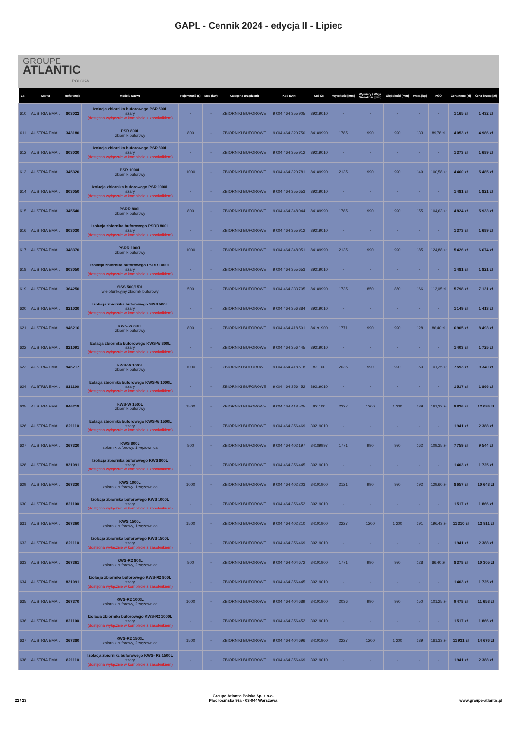GAPL - Cennik 2024 - edycja II - Lipiec
GROUPE
ATLANTIC
POLSKA
| Lp. | Marka | Referencja | Model / Nazwa | Pojemność (L) | Moc (kW) | Kategoria urządzenia | Kod EAN | Kod CN | Wysokość [mm] | Wymiary / Waga Szerokość [mm] | Głębokość [mm] | Waga [kg] | KGO | Cena netto [zł] | Cena brutto [zł] |
| --- | --- | --- | --- | --- | --- | --- | --- | --- | --- | --- | --- | --- | --- | --- | --- |
| 610 | AUSTRIA EMAIL | 803022 | Izolacja zbiornika buforowego PSR 500L szary (dostępna wyłącznie w komplecie z zasobnikiem) | - | - | ZBIORNIKI BUFOROWE | 9 004 464 355 905 | 39219010 | - | - | - | - | - | 1 165 zł | 1 432 zł |
| 611 | AUSTRIA EMAIL | 343180 | PSR 800L zbiornik buforowy | 800 | - | ZBIORNIKI BUFOROWE | 9 004 464 320 750 | 84189990 | 1785 | 990 | 990 | 133 | 89,78 zł | 4 053 zł | 4 986 zł |
| 612 | AUSTRIA EMAIL | 803030 | Izolacja zbiornika buforowego PSR 800L szary (dostępna wyłącznie w komplecie z zasobnikiem) | - | - | ZBIORNIKI BUFOROWE | 9 004 464 355 912 | 39219010 | - | - | - | - | - | 1 373 zł | 1 689 zł |
| 613 | AUSTRIA EMAIL | 345320 | PSR 1000L zbiornik buforowy | 1000 | - | ZBIORNIKI BUFOROWE | 9 004 464 320 781 | 84189990 | 2135 | 990 | 990 | 149 | 100,58 zł | 4 460 zł | 5 485 zł |
| 614 | AUSTRIA EMAIL | 803050 | Izolacja zbiornika buforowego PSR 1000L szary (dostępna wyłącznie w komplecie z zasobnikiem) | - | - | ZBIORNIKI BUFOROWE | 9 004 464 355 653 | 39219010 | - | - | - | - | - | 1 481 zł | 1 821 zł |
| 615 | AUSTRIA EMAIL | 345540 | PSRR 800L zbiornik buforowy | 800 | - | ZBIORNIKI BUFOROWE | 9 004 464 348 044 | 84189990 | 1785 | 990 | 990 | 155 | 104,63 zł | 4 824 zł | 5 933 zł |
| 616 | AUSTRIA EMAIL | 803030 | Izolacja zbiornika buforowego PSRR 800L szary (dostępna wyłącznie w komplecie z zasobnikiem) | - | - | ZBIORNIKI BUFOROWE | 9 004 464 355 912 | 39219010 | - | - | - | - | - | 1 373 zł | 1 689 zł |
| 617 | AUSTRIA EMAIL | 348370 | PSRR 1000L zbiornik buforowy | 1000 | - | ZBIORNIKI BUFOROWE | 9 004 464 348 051 | 84189990 | 2135 | 990 | 990 | 185 | 124,88 zł | 5 426 zł | 6 674 zł |
| 618 | AUSTRIA EMAIL | 803050 | Izolacja zbiornika buforowego PSRR 1000L szary (dostępna wyłącznie w komplecie z zasobnikiem) | - | - | ZBIORNIKI BUFOROWE | 9 004 464 355 653 | 39219010 | - | - | - | - | - | 1 481 zł | 1 821 zł |
| 619 | AUSTRIA EMAIL | 364250 | SISS 500/150L wielofunkcyjny zbiornik buforowy | 500 | - | ZBIORNIKI BUFOROWE | 9 004 464 333 705 | 84189990 | 1735 | 850 | 850 | 166 | 112,05 zł | 5 798 zł | 7 131 zł |
| 620 | AUSTRIA EMAIL | 821030 | Izolacja zbiornika buforowego SISS 500L szary (dostępna wyłącznie w komplecie z zasobnikiem) | - | - | ZBIORNIKI BUFOROWE | 9 004 464 356 384 | 39219010 | - | - | - | - | - | 1 149 zł | 1 413 zł |
| 621 | AUSTRIA EMAIL | 946216 | KWS-W 800L zbiornik buforowy | 800 | - | ZBIORNIKI BUFOROWE | 9 004 464 418 501 | 84191900 | 1771 | 990 | 990 | 128 | 86,40 zł | 6 905 zł | 8 493 zł |
| 622 | AUSTRIA EMAIL | 821091 | Izolacja zbiornika buforowego KWS-W 800L szary (dostępna wyłącznie w komplecie z zasobnikiem) | - | - | ZBIORNIKI BUFOROWE | 9 004 464 356 445 | 39219010 | - | - | - | - | - | 1 403 zł | 1 725 zł |
| 623 | AUSTRIA EMAIL | 946217 | KWS-W 1000L zbiornik buforowy | 1000 | - | ZBIORNIKI BUFOROWE | 9 004 464 418 518 | 821100 | 2036 | 990 | 990 | 150 | 101,25 zł | 7 593 zł | 9 340 zł |
| 624 | AUSTRIA EMAIL | 821100 | Izolacja zbiornika buforowego KWS-W 1000L szary (dostępna wyłącznie w komplecie z zasobnikiem) | - | - | ZBIORNIKI BUFOROWE | 9 004 464 356 452 | 39219010 | - | - | - | - | - | 1 517 zł | 1 866 zł |
| 625 | AUSTRIA EMAIL | 946218 | KWS-W 1500L zbiornik buforowy | 1500 | - | ZBIORNIKI BUFOROWE | 9 004 464 418 525 | 821100 | 2227 | 1200 | 1 200 | 239 | 161,33 zł | 9 826 zł | 12 086 zł |
| 626 | AUSTRIA EMAIL | 821110 | Izolacja zbiornika buforowego KWS-W 1500L szary (dostępna wyłącznie w komplecie z zasobnikiem) | - | - | ZBIORNIKI BUFOROWE | 9 004 464 356 469 | 39219010 | - | - | - | - | - | 1 941 zł | 2 388 zł |
| 627 | AUSTRIA EMAIL | 367320 | KWS 800L zbiornik buforowy, 1 wężownica | 800 | - | ZBIORNIKI BUFOROWE | 9 004 464 402 197 | 84189997 | 1771 | 990 | 990 | 162 | 109,35 zł | 7 759 zł | 9 544 zł |
| 628 | AUSTRIA EMAIL | 821091 | Izolacja zbiornika buforowego KWS 800L szary (dostępna wyłącznie w komplecie z zasobnikiem) | - | - | ZBIORNIKI BUFOROWE | 9 004 464 356 445 | 39219010 | - | - | - | - | - | 1 403 zł | 1 725 zł |
| 629 | AUSTRIA EMAIL | 367330 | KWS 1000L zbiornik buforowy, 1 wężownica | 1000 | - | ZBIORNIKI BUFOROWE | 9 004 464 402 203 | 84191900 | 2121 | 990 | 990 | 192 | 129,60 zł | 8 657 zł | 10 648 zł |
| 630 | AUSTRIA EMAIL | 821100 | Izolacja zbiornika buforowego KWS 1000L szary (dostępna wyłącznie w komplecie z zasobnikiem) | - | - | ZBIORNIKI BUFOROWE | 9 004 464 356 452 | 39219010 | - | - | - | - | - | 1 517 zł | 1 866 zł |
| 631 | AUSTRIA EMAIL | 367360 | KWS 1500L zbiornik buforowy, 1 wężownica | 1500 | - | ZBIORNIKI BUFOROWE | 9 004 464 402 210 | 84191900 | 2227 | 1200 | 1 200 | 291 | 196,43 zł | 11 310 zł | 13 911 zł |
| 632 | AUSTRIA EMAIL | 821110 | Izolacja zbiornika buforowego KWS 1500L szary (dostępna wyłącznie w komplecie z zasobnikiem) | - | - | ZBIORNIKI BUFOROWE | 9 004 464 356 469 | 39219010 | - | - | - | - | - | 1 941 zł | 2 388 zł |
| 633 | AUSTRIA EMAIL | 367361 | KWS-R2 800L zbiornik buforowy, 2 wężownice | 800 | - | ZBIORNIKI BUFOROWE | 9 004 464 404 672 | 84191900 | 1771 | 990 | 990 | 128 | 86,40 zł | 8 378 zł | 10 305 zł |
| 634 | AUSTRIA EMAIL | 821091 | Izolacja zbiornika buforowego KWS-R2 800L szary (dostępna wyłącznie w komplecie z zasobnikiem) | - | - | ZBIORNIKI BUFOROWE | 9 004 464 356 445 | 39219010 | - | - | - | - | - | 1 403 zł | 1 725 zł |
| 635 | AUSTRIA EMAIL | 367370 | KWS-R2 1000L zbiornik buforowy, 2 wężownice | 1000 | - | ZBIORNIKI BUFOROWE | 9 004 464 404 689 | 84191900 | 2036 | 990 | 990 | 150 | 101,25 zł | 9 478 zł | 11 658 zł |
| 636 | AUSTRIA EMAIL | 821100 | Izolacja zbiornika buforowego KWS-R2 1000L szary (dostępna wyłącznie w komplecie z zasobnikiem) | - | - | ZBIORNIKI BUFOROWE | 9 004 464 356 452 | 39219010 | - | - | - | - | - | 1 517 zł | 1 866 zł |
| 637 | AUSTRIA EMAIL | 367380 | KWS-R2 1500L zbiornik buforowy, 2 wężownice | 1500 | - | ZBIORNIKI BUFOROWE | 9 004 464 404 696 | 84191900 | 2227 | 1200 | 1 200 | 239 | 161,33 zł | 11 931 zł | 14 676 zł |
| 638 | AUSTRIA EMAIL | 821110 | Izolacja zbiornika buforowego KWS- R2 1500L szary (dostępna wyłącznie w komplecie z zasobnikiem) | - | - | ZBIORNIKI BUFOROWE | 9 004 464 356 469 | 39219010 | - | - | - | - | - | 1 941 zł | 2 388 zł |
22 / 23 Groupe Atlantic Polska Sp. z o.o.
Płochocińska 99a - 03-044 Warszawa www.groupe-atlantic.pl